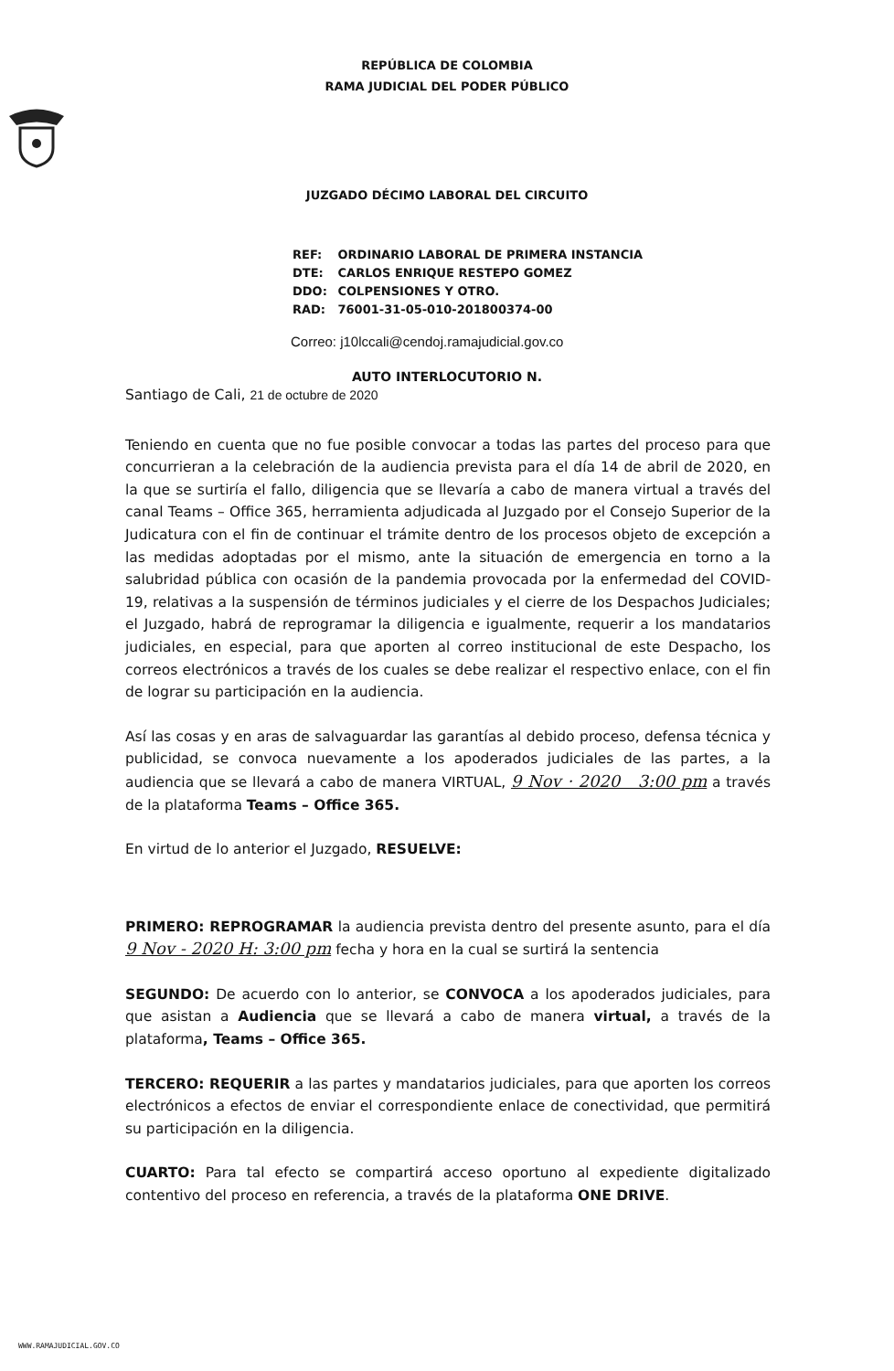REPÚBLICA DE COLOMBIA
RAMA JUDICIAL DEL PODER PÚBLICO
JUZGADO DÉCIMO LABORAL DEL CIRCUITO
REF: ORDINARIO LABORAL DE PRIMERA INSTANCIA
DTE: CARLOS ENRIQUE RESTEPO GOMEZ
DDO: COLPENSIONES Y OTRO.
RAD: 76001-31-05-010-201800374-00
Correo: j10lccali@cendoj.ramajudicial.gov.co
AUTO INTERLOCUTORIO N.
Santiago de Cali, 21 de octubre de 2020
Teniendo en cuenta que no fue posible convocar a todas las partes del proceso para que concurrieran a la celebración de la audiencia prevista para el día 14 de abril de 2020, en la que se surtiría el fallo, diligencia que se llevaría a cabo de manera virtual a través del canal Teams – Office 365, herramienta adjudicada al Juzgado por el Consejo Superior de la Judicatura con el fin de continuar el trámite dentro de los procesos objeto de excepción a las medidas adoptadas por el mismo, ante la situación de emergencia en torno a la salubridad pública con ocasión de la pandemia provocada por la enfermedad del COVID-19, relativas a la suspensión de términos judiciales y el cierre de los Despachos Judiciales; el Juzgado, habrá de reprogramar la diligencia e igualmente, requerir a los mandatarios judiciales, en especial, para que aporten al correo institucional de este Despacho, los correos electrónicos a través de los cuales se debe realizar el respectivo enlace, con el fin de lograr su participación en la audiencia.
Así las cosas y en aras de salvaguardar las garantías al debido proceso, defensa técnica y publicidad, se convoca nuevamente a los apoderados judiciales de las partes, a la audiencia que se llevará a cabo de manera VIRTUAL, 9 Nov · 2020 3:00 pm a través de la plataforma Teams – Office 365.
En virtud de lo anterior el Juzgado, RESUELVE:
PRIMERO: REPROGRAMAR la audiencia prevista dentro del presente asunto, para el día 9 Nov - 2020 H: 3:00 pm fecha y hora en la cual se surtirá la sentencia
SEGUNDO: De acuerdo con lo anterior, se CONVOCA a los apoderados judiciales, para que asistan a Audiencia que se llevará a cabo de manera virtual, a través de la plataforma, Teams – Office 365.
TERCERO: REQUERIR a las partes y mandatarios judiciales, para que aporten los correos electrónicos a efectos de enviar el correspondiente enlace de conectividad, que permitirá su participación en la diligencia.
CUARTO: Para tal efecto se compartirá acceso oportuno al expediente digitalizado contentivo del proceso en referencia, a través de la plataforma ONE DRIVE.
WWW.RAMAJUDICIAL.GOV.CO